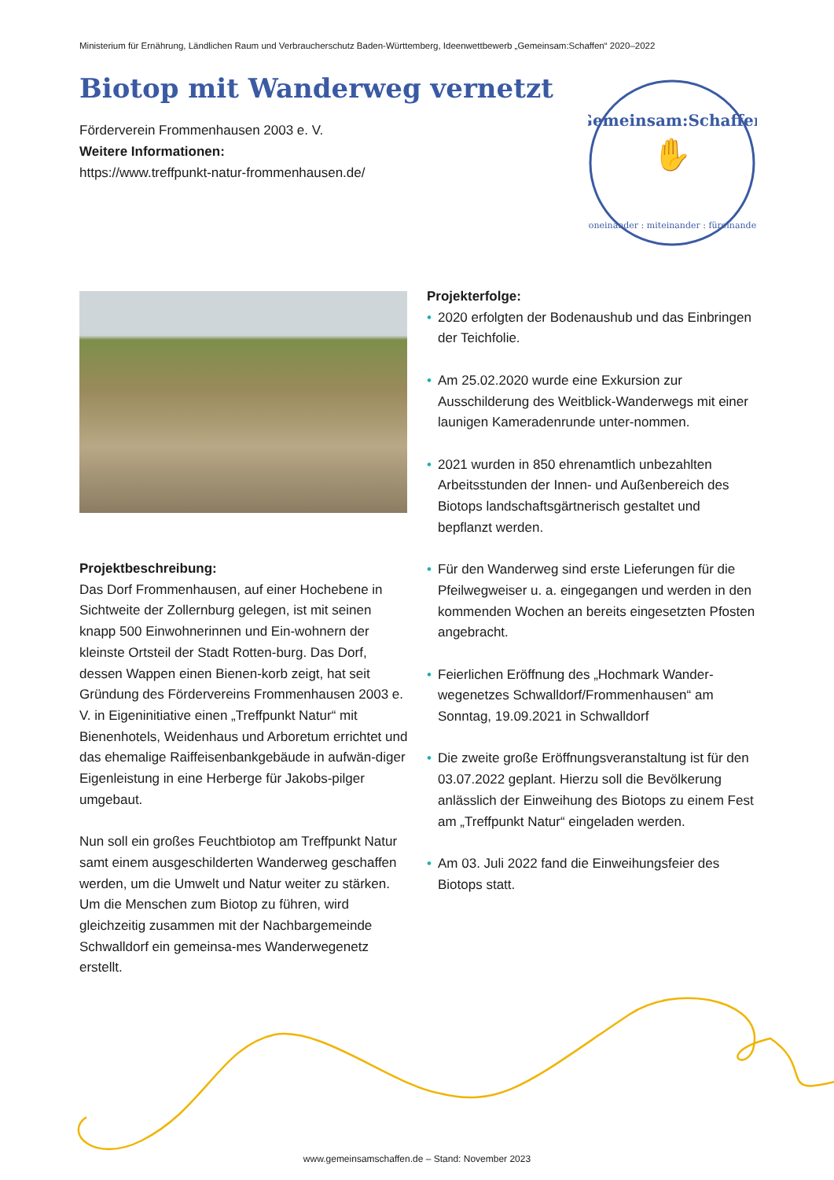Ministerium für Ernährung, Ländlichen Raum und Verbraucherschutz Baden-Württemberg, Ideenwettbewerb „Gemeinsam:Schaffen“ 2020–2022
Biotop mit Wanderweg vernetzt
Förderverein Frommenhausen 2003 e. V.
Weitere Informationen:
https://www.treffpunkt-natur-frommenhausen.de/
Gemeinsam:Schaffen
✋
voneinander : miteinander : füreinander
Projekterfolge:
• 2020 erfolgten der Bodenaushub und das Einbringen der Teichfolie.
• Am 25.02.2020 wurde eine Exkursion zur Ausschilderung des Weitblick-Wanderwegs mit einer launigen Kameradenrunde unter-nommen.
• 2021 wurden in 850 ehrenamtlich unbezahlten Arbeitsstunden der Innen- und Außenbereich des Biotops landschaftsgärtnerisch gestaltet und bepflanzt werden.
• Für den Wanderweg sind erste Lieferungen für die Pfeilwegweiser u. a. eingegangen und werden in den kommenden Wochen an bereits eingesetzten Pfosten angebracht.
• Feierlichen Eröffnung des „Hochmark Wander-wegenetzes Schwalldorf/Frommenhausen“ am Sonntag, 19.09.2021 in Schwalldorf
• Die zweite große Eröffnungsveranstaltung ist für den 03.07.2022 geplant. Hierzu soll die Bevölkerung anlässlich der Einweihung des Biotops zu einem Fest am „Treffpunkt Natur“ eingeladen werden.
• Am 03. Juli 2022 fand die Einweihungsfeier des Biotops statt.
Projektbeschreibung:
Das Dorf Frommenhausen, auf einer Hochebene in Sichtweite der Zollernburg gelegen, ist mit seinen knapp 500 Einwohnerinnen und Ein-wohnern der kleinste Ortsteil der Stadt Rotten-burg. Das Dorf, dessen Wappen einen Bienen-korb zeigt, hat seit Gründung des Fördervereins Frommenhausen 2003 e. V. in Eigeninitiative einen „Treffpunkt Natur“ mit Bienenhotels, Weidenhaus und Arboretum errichtet und das ehemalige Raiffeisenbankgebäude in aufwän-diger Eigenleistung in eine Herberge für Jakobs-pilger umgebaut.
Nun soll ein großes Feuchtbiotop am Treffpunkt Natur samt einem ausgeschilderten Wanderweg geschaffen werden, um die Umwelt und Natur weiter zu stärken. Um die Menschen zum Biotop zu führen, wird gleichzeitig zusammen mit der Nachbargemeinde Schwalldorf ein gemeinsa-mes Wanderwegenetz erstellt.
www.gemeinsamschaffen.de – Stand: November 2023